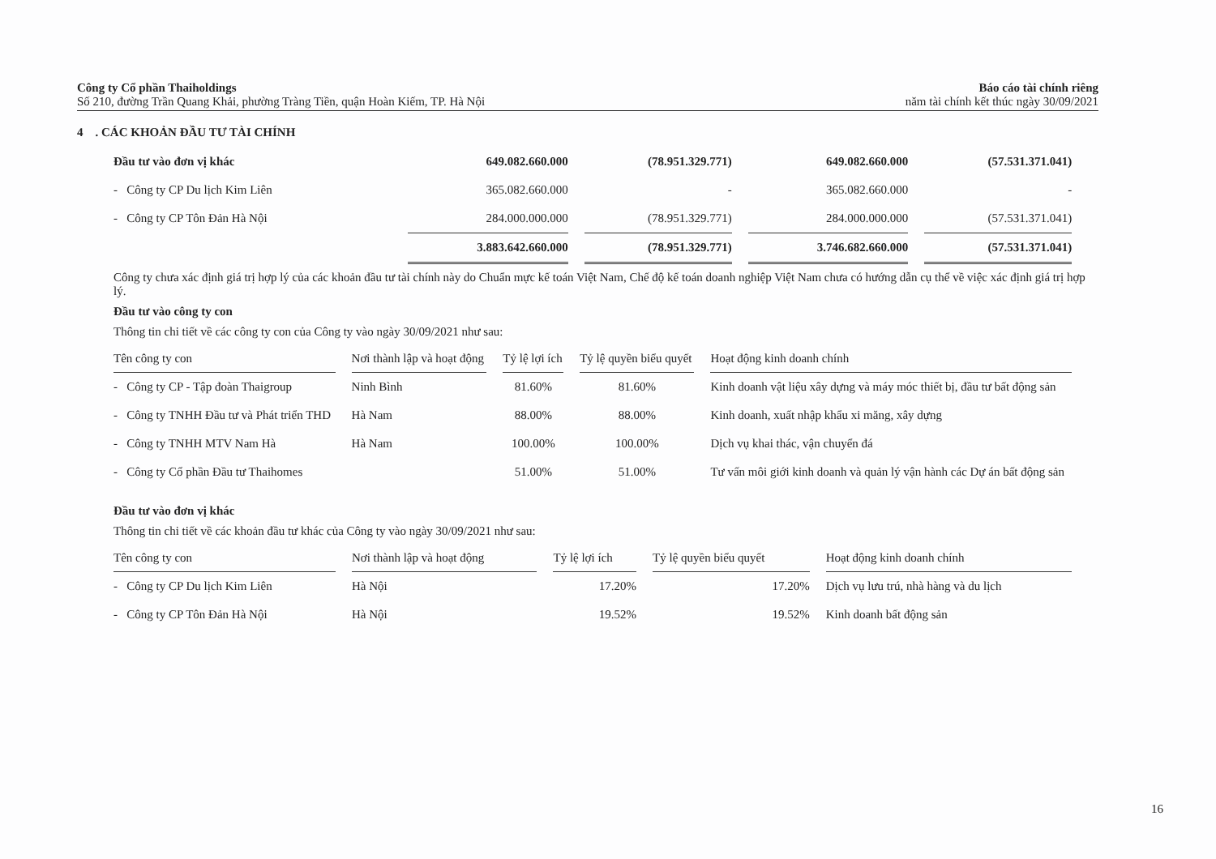Công ty Cổ phần Thaiholdings
Số 210, đường Trần Quang Khải, phường Tràng Tiền, quận Hoàn Kiếm, TP. Hà Nội
Báo cáo tài chính riêng
năm tài chính kết thúc ngày 30/09/2021
4 . CÁC KHOẢN ĐẦU TƯ TÀI CHÍNH
| Đầu tư vào đơn vị khác | 649.082.660.000 | (78.951.329.771) | 649.082.660.000 | (57.531.371.041) |
| - Công ty CP Du lịch Kim Liên | 365.082.660.000 | - | 365.082.660.000 | - |
| - Công ty CP Tôn Đản Hà Nội | 284.000.000.000 | (78.951.329.771) | 284.000.000.000 | (57.531.371.041) |
| | 3.883.642.660.000 | (78.951.329.771) | 3.746.682.660.000 | (57.531.371.041) |
Công ty chưa xác định giá trị hợp lý của các khoản đầu tư tài chính này do Chuẩn mực kế toán Việt Nam, Chế độ kế toán doanh nghiệp Việt Nam chưa có hướng dẫn cụ thể về việc xác định giá trị hợp lý.
Đầu tư vào công ty con
Thông tin chi tiết về các công ty con của Công ty vào ngày 30/09/2021 như sau:
| Tên công ty con | Nơi thành lập và hoạt động | Tỷ lệ lợi ích | Tỷ lệ quyền biểu quyết | Hoạt động kinh doanh chính |
| --- | --- | --- | --- | --- |
| - Công ty CP - Tập đoàn Thaigroup | Ninh Bình | 81.60% | 81.60% | Kinh doanh vật liệu xây dựng và máy móc thiết bị, đầu tư bất động sản |
| - Công ty TNHH Đầu tư và Phát triển THD | Hà Nam | 88.00% | 88.00% | Kinh doanh, xuất nhập khẩu xi măng, xây dựng |
| - Công ty TNHH MTV Nam Hà | Hà Nam | 100.00% | 100.00% | Dịch vụ khai thác, vận chuyển đá |
| - Công ty Cổ phần Đầu tư Thaihomes | | 51.00% | 51.00% | Tư vấn môi giới kinh doanh và quản lý vận hành các Dự án bất động sản |
Đầu tư vào đơn vị khác
Thông tin chi tiết về các khoản đầu tư khác của Công ty vào ngày 30/09/2021 như sau:
| Tên công ty con | Nơi thành lập và hoạt động | Tỷ lệ lợi ích | Tỷ lệ quyền biểu quyết | Hoạt động kinh doanh chính |
| --- | --- | --- | --- | --- |
| - Công ty CP Du lịch Kim Liên | Hà Nội | 17.20% | 17.20% | Dịch vụ lưu trú, nhà hàng và du lịch |
| - Công ty CP Tôn Đản Hà Nội | Hà Nội | 19.52% | 19.52% | Kinh doanh bất động sản |
16